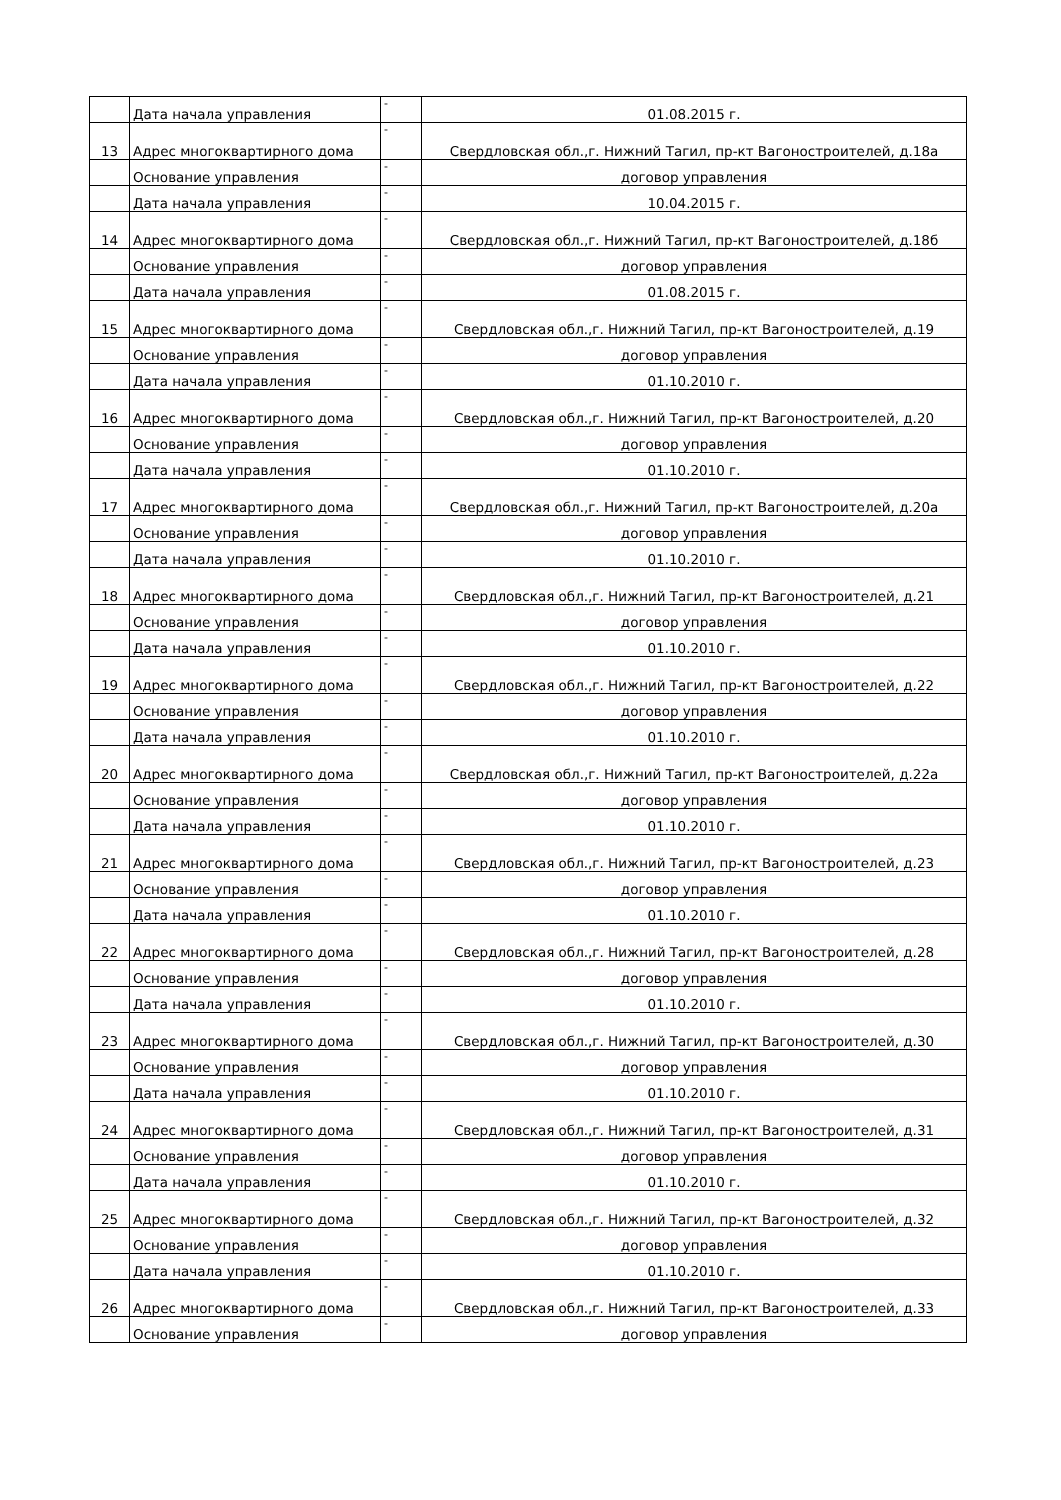| | Дата начала управления | - | 01.08.2015 г. |
| 13 | Адрес многоквартирного дома | - | Свердловская обл.,г. Нижний Тагил, пр-кт Вагоностроителей, д.18а |
| | Основание управления | - | договор управления |
| | Дата начала управления | - | 10.04.2015 г. |
| 14 | Адрес многоквартирного дома | - | Свердловская обл.,г. Нижний Тагил, пр-кт Вагоностроителей, д.18б |
| | Основание управления | - | договор управления |
| | Дата начала управления | - | 01.08.2015 г. |
| 15 | Адрес многоквартирного дома | - | Свердловская обл.,г. Нижний Тагил, пр-кт Вагоностроителей, д.19 |
| | Основание управления | - | договор управления |
| | Дата начала управления | - | 01.10.2010 г. |
| 16 | Адрес многоквартирного дома | - | Свердловская обл.,г. Нижний Тагил, пр-кт Вагоностроителей, д.20 |
| | Основание управления | - | договор управления |
| | Дата начала управления | - | 01.10.2010 г. |
| 17 | Адрес многоквартирного дома | - | Свердловская обл.,г. Нижний Тагил, пр-кт Вагоностроителей, д.20а |
| | Основание управления | - | договор управления |
| | Дата начала управления | - | 01.10.2010 г. |
| 18 | Адрес многоквартирного дома | - | Свердловская обл.,г. Нижний Тагил, пр-кт Вагоностроителей, д.21 |
| | Основание управления | - | договор управления |
| | Дата начала управления | - | 01.10.2010 г. |
| 19 | Адрес многоквартирного дома | - | Свердловская обл.,г. Нижний Тагил, пр-кт Вагоностроителей, д.22 |
| | Основание управления | - | договор управления |
| | Дата начала управления | - | 01.10.2010 г. |
| 20 | Адрес многоквартирного дома | - | Свердловская обл.,г. Нижний Тагил, пр-кт Вагоностроителей, д.22а |
| | Основание управления | - | договор управления |
| | Дата начала управления | - | 01.10.2010 г. |
| 21 | Адрес многоквартирного дома | - | Свердловская обл.,г. Нижний Тагил, пр-кт Вагоностроителей, д.23 |
| | Основание управления | - | договор управления |
| | Дата начала управления | - | 01.10.2010 г. |
| 22 | Адрес многоквартирного дома | - | Свердловская обл.,г. Нижний Тагил, пр-кт Вагоностроителей, д.28 |
| | Основание управления | - | договор управления |
| | Дата начала управления | - | 01.10.2010 г. |
| 23 | Адрес многоквартирного дома | - | Свердловская обл.,г. Нижний Тагил, пр-кт Вагоностроителей, д.30 |
| | Основание управления | - | договор управления |
| | Дата начала управления | - | 01.10.2010 г. |
| 24 | Адрес многоквартирного дома | - | Свердловская обл.,г. Нижний Тагил, пр-кт Вагоностроителей, д.31 |
| | Основание управления | - | договор управления |
| | Дата начала управления | - | 01.10.2010 г. |
| 25 | Адрес многоквартирного дома | - | Свердловская обл.,г. Нижний Тагил, пр-кт Вагоностроителей, д.32 |
| | Основание управления | - | договор управления |
| | Дата начала управления | - | 01.10.2010 г. |
| 26 | Адрес многоквартирного дома | - | Свердловская обл.,г. Нижний Тагил, пр-кт Вагоностроителей, д.33 |
| | Основание управления | - | договор управления |